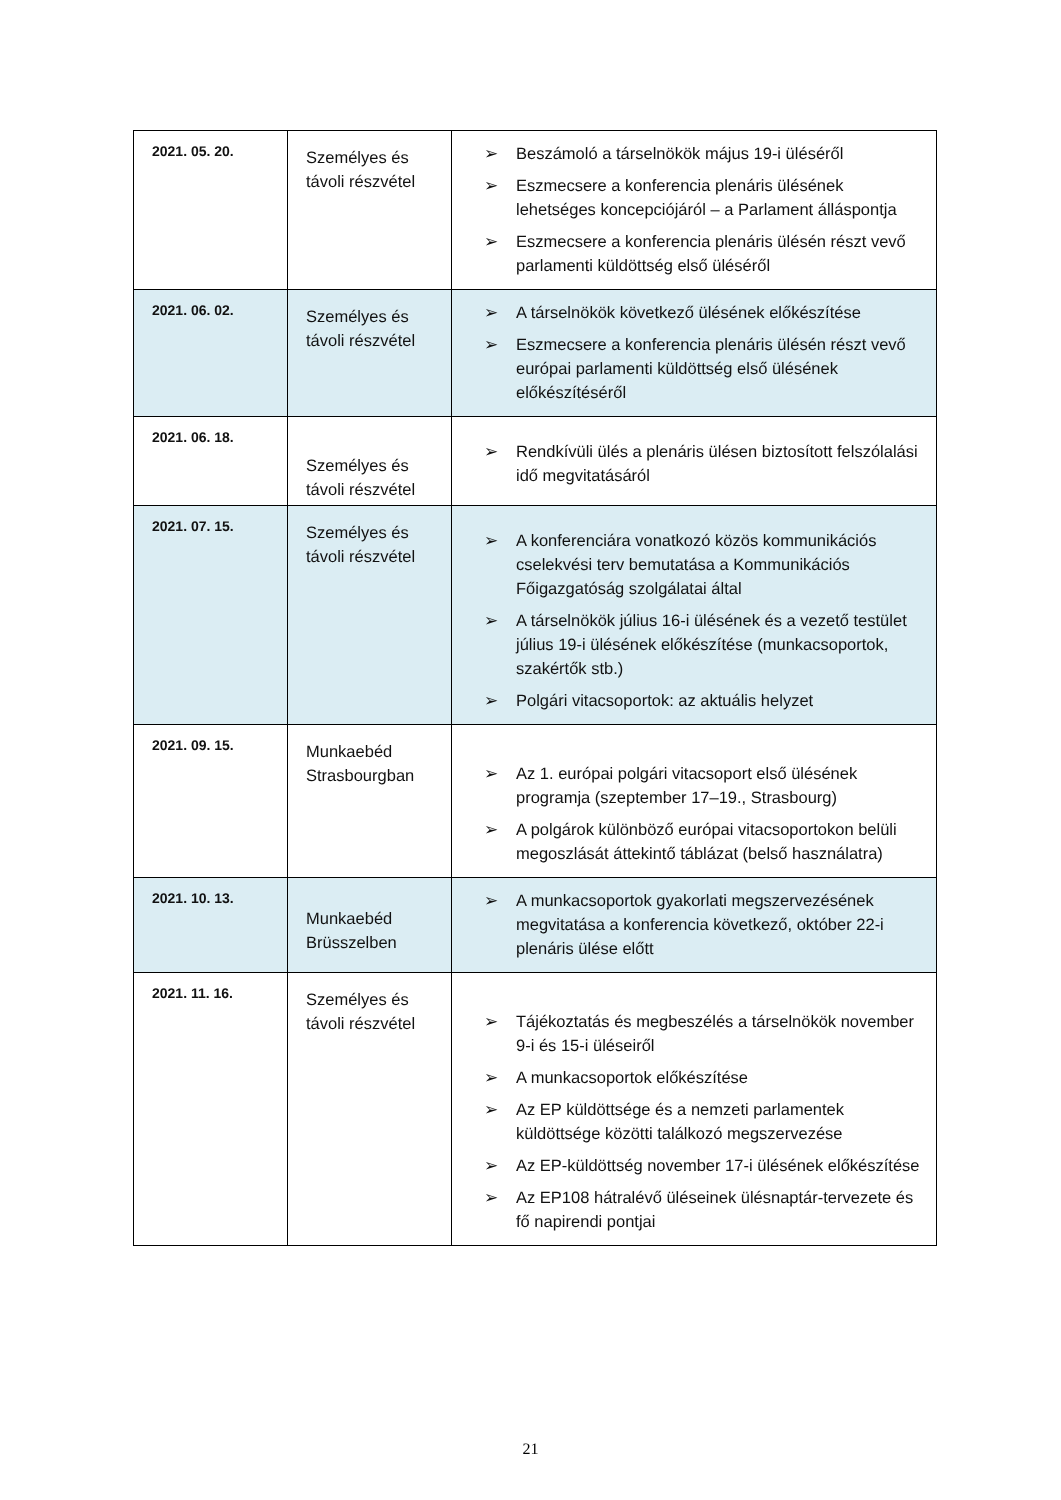| 2021. 05. 20. | Személyes és távoli részvétel | ➢ Beszámoló a társelnökök május 19-i üléséről ➢ Eszmecsere a konferencia plenáris ülésének lehetséges koncepciójáról – a Parlament álláspontja ➢ Eszmecsere a konferencia plenáris ülésén részt vevő parlamenti küldöttség első üléséről |
| 2021. 06. 02. | Személyes és távoli részvétel | ➢ A társelnökök következő ülésének előkészítése ➢ Eszmecsere a konferencia plenáris ülésén részt vevő európai parlamenti küldöttség első ülésének előkészítéséről |
| 2021. 06. 18. | Személyes és távoli részvétel | ➢ Rendkívüli ülés a plenáris ülésen biztosított felszólalási idő megvitatásáról |
| 2021. 07. 15. | Személyes és távoli részvétel | ➢ A konferenciára vonatkozó közös kommunikációs cselekvési terv bemutatása a Kommunikációs Főigazgatóság szolgálatai által ➢ A társelnökök július 16-i ülésének és a vezető testület július 19-i ülésének előkészítése (munkacsoportok, szakértők stb.) ➢ Polgári vitacsoportok: az aktuális helyzet |
| 2021. 09. 15. | Munkaebéd Strasbourgban | ➢ Az 1. európai polgári vitacsoport első ülésének programja (szeptember 17–19., Strasbourg) ➢ A polgárok különböző európai vitacsoportokon belüli megoszlását áttekintő táblázat (belső használatra) |
| 2021. 10. 13. | Munkaebéd Brüsszelben | ➢ A munkacsoportok gyakorlati megszervezésének megvitatása a konferencia következő, október 22-i plenáris ülése előtt |
| 2021. 11. 16. | Személyes és távoli részvétel | ➢ Tájékoztatás és megbeszélés a társelnökök november 9-i és 15-i üléseiről ➢ A munkacsoportok előkészítése ➢ Az EP küldöttsége és a nemzeti parlamentek küldöttsége közötti találkozó megszervezése ➢ Az EP-küldöttség november 17-i ülésének előkészítése ➢ Az EP108 hátralévő üléseinek ülésnaptár-tervezete és fő napirendi pontjai |
21